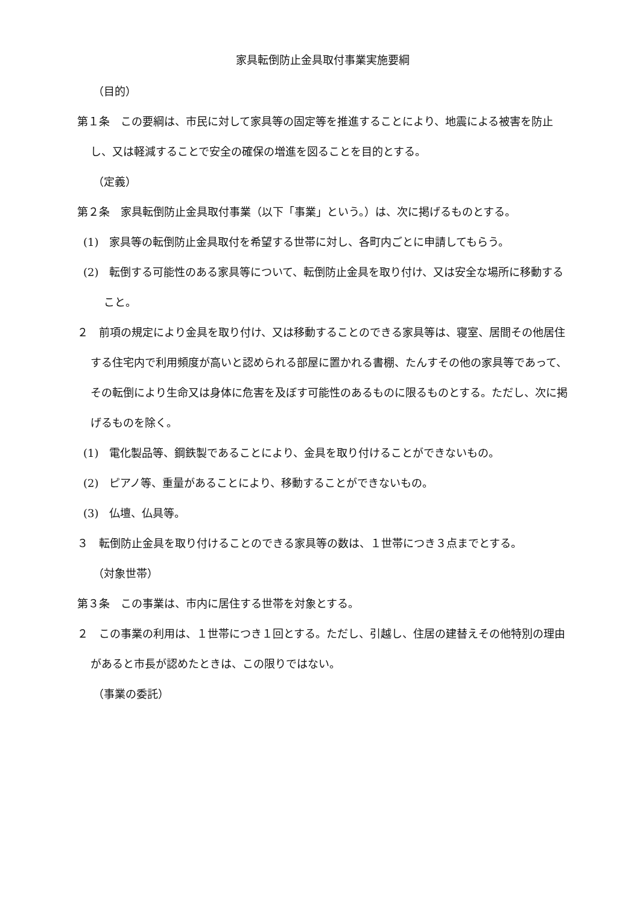家具転倒防止金具取付事業実施要綱
（目的）
第１条　この要綱は、市民に対して家具等の固定等を推進することにより、地震による被害を防止し、又は軽減することで安全の確保の増進を図ることを目的とする。
（定義）
第２条　家具転倒防止金具取付事業（以下「事業」という。）は、次に掲げるものとする。
(1)　家具等の転倒防止金具取付を希望する世帯に対し、各町内ごとに申請してもらう。
(2)　転倒する可能性のある家具等について、転倒防止金具を取り付け、又は安全な場所に移動すること。
２　前項の規定により金具を取り付け、又は移動することのできる家具等は、寝室、居間その他居住する住宅内で利用頻度が高いと認められる部屋に置かれる書棚、たんすその他の家具等であって、その転倒により生命又は身体に危害を及ぼす可能性のあるものに限るものとする。ただし、次に掲げるものを除く。
(1)　電化製品等、鋼鉄製であることにより、金具を取り付けることができないもの。
(2)　ピアノ等、重量があることにより、移動することができないもの。
(3)　仏壇、仏具等。
３　転倒防止金具を取り付けることのできる家具等の数は、１世帯につき３点までとする。
（対象世帯）
第３条　この事業は、市内に居住する世帯を対象とする。
２　この事業の利用は、１世帯につき１回とする。ただし、引越し、住居の建替えその他特別の理由があると市長が認めたときは、この限りではない。
（事業の委託）